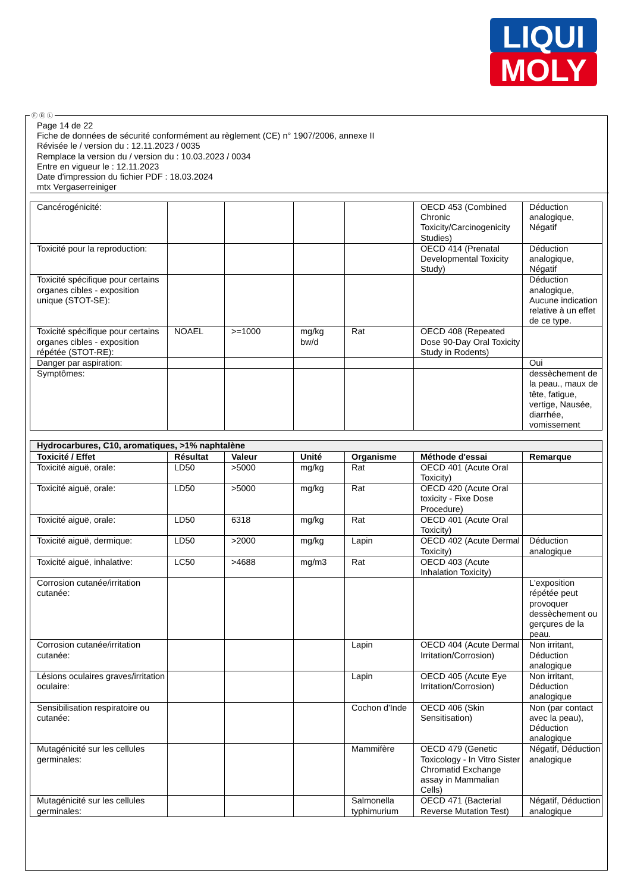LIQUI
MOLY
Ⓕ Ⓑ Ⓛ
Page 14 de 22
Fiche de données de sécurité conformément au règlement (CE) n° 1907/2006, annexe II
Révisée le / version du : 12.11.2023 / 0035
Remplace la version du / version du : 10.03.2023 / 0034
Entre en vigueur le : 12.11.2023
Date d'impression du fichier PDF : 18.03.2024
mtx Vergaserreiniger
| Cancérogénicité: | | | | | OECD 453 (Combined Chronic Toxicity/Carcinogenicity Studies) | Déduction analogique, Négatif |
| Toxicité pour la reproduction: | | | | | OECD 414 (Prenatal Developmental Toxicity Study) | Déduction analogique, Négatif |
| Toxicité spécifique pour certains organes cibles - exposition unique (STOT-SE): | | | | | | Déduction analogique, Aucune indication relative à un effet de ce type. |
| Toxicité spécifique pour certains organes cibles - exposition répétée (STOT-RE): | NOAEL | >=1000 | mg/kg bw/d | Rat | OECD 408 (Repeated Dose 90-Day Oral Toxicity Study in Rodents) | |
| Danger par aspiration: | | | | | | Oui |
| Symptômes: | | | | | | dessèchement de la peau., maux de tête, fatigue, vertige, Nausée, diarrhée, vomissement |
| Hydrocarbures, C10, aromatiques, >1% naphtalène | | | | | | |
| Toxicité / Effet | Résultat | Valeur | Unité | Organisme | Méthode d'essai | Remarque |
| Toxicité aiguë, orale: | LD50 | >5000 | mg/kg | Rat | OECD 401 (Acute Oral Toxicity) | |
| Toxicité aiguë, orale: | LD50 | >5000 | mg/kg | Rat | OECD 420 (Acute Oral toxicity - Fixe Dose Procedure) | |
| Toxicité aiguë, orale: | LD50 | 6318 | mg/kg | Rat | OECD 401 (Acute Oral Toxicity) | |
| Toxicité aiguë, dermique: | LD50 | >2000 | mg/kg | Lapin | OECD 402 (Acute Dermal Toxicity) | Déduction analogique |
| Toxicité aiguë, inhalative: | LC50 | >4688 | mg/m3 | Rat | OECD 403 (Acute Inhalation Toxicity) | |
| Corrosion cutanée/irritation cutanée: | | | | | | L'exposition répétée peut provoquer dessèchement ou gerçures de la peau. |
| Corrosion cutanée/irritation cutanée: | | | | Lapin | OECD 404 (Acute Dermal Irritation/Corrosion) | Non irritant, Déduction analogique |
| Lésions oculaires graves/irritation oculaire: | | | | Lapin | OECD 405 (Acute Eye Irritation/Corrosion) | Non irritant, Déduction analogique |
| Sensibilisation respiratoire ou cutanée: | | | | Cochon d'Inde | OECD 406 (Skin Sensitisation) | Non (par contact avec la peau), Déduction analogique |
| Mutagénicité sur les cellules germinales: | | | | Mammifère | OECD 479 (Genetic Toxicology - In Vitro Sister Chromatid Exchange assay in Mammalian Cells) | Négatif, Déduction analogique |
| Mutagénicité sur les cellules germinales: | | | | Salmonella typhimurium | OECD 471 (Bacterial Reverse Mutation Test) | Négatif, Déduction analogique |